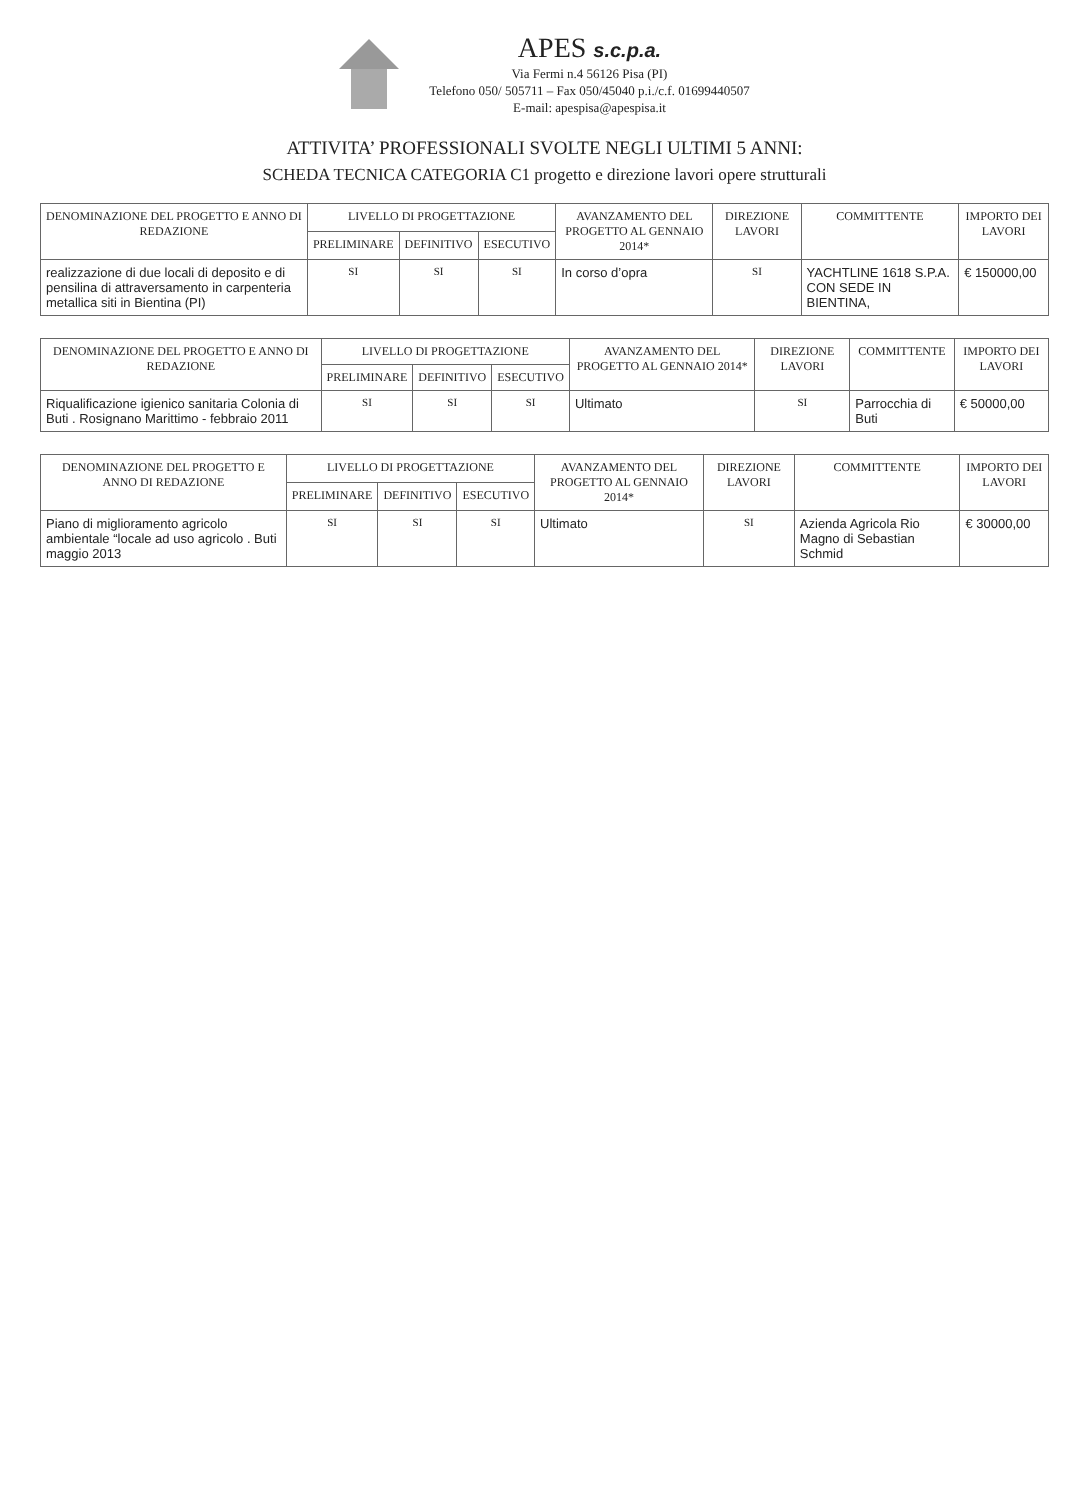APES s.c.p.a.
Via Fermi n.4 56126 Pisa (PI)
Telefono 050/ 505711 – Fax 050/45040 p.i./c.f. 01699440507
E-mail: apespisa@apespisa.it
ATTIVITA’ PROFESSIONALI SVOLTE NEGLI ULTIMI 5 ANNI:
SCHEDA TECNICA CATEGORIA C1 progetto e direzione lavori opere strutturali
| DENOMINAZIONE DEL PROGETTO E ANNO DI REDAZIONE | LIVELLO DI PROGETTAZIONE | | | AVANZAMENTO DEL PROGETTO AL GENNAIO 2014* | DIREZIONE LAVORI | COMMITTENTE | IMPORTO DEI LAVORI |
| --- | --- | --- | --- | --- | --- | --- | --- |
| | PRELIMINARE | DEFINITIVO | ESECUTIVO | | | | |
| realizzazione di due locali di deposito e di pensilina di attraversamento in carpenteria metallica siti in Bientina (PI) | SI | SI | SI | In corso d’opra | SI | YACHTLINE 1618 S.P.A. CON SEDE IN BIENTINA, | € 150000,00 |
| DENOMINAZIONE DEL PROGETTO E ANNO DI REDAZIONE | LIVELLO DI PROGETTAZIONE | | | AVANZAMENTO DEL PROGETTO AL GENNAIO 2014* | DIREZIONE LAVORI | COMMITTENTE | IMPORTO DEI LAVORI |
| --- | --- | --- | --- | --- | --- | --- | --- |
| | PRELIMINARE | DEFINITIVO | ESECUTIVO | | | | |
| Riqualificazione igienico sanitaria Colonia di Buti . Rosignano Marittimo - febbraio 2011 | SI | SI | SI | Ultimato | SI | Parrocchia di Buti | € 50000,00 |
| DENOMINAZIONE DEL PROGETTO E ANNO DI REDAZIONE | LIVELLO DI PROGETTAZIONE | | | AVANZAMENTO DEL PROGETTO AL GENNAIO 2014* | DIREZIONE LAVORI | COMMITTENTE | IMPORTO DEI LAVORI |
| --- | --- | --- | --- | --- | --- | --- | --- |
| | PRELIMINARE | DEFINITIVO | ESECUTIVO | | | | |
| Piano di miglioramento agricolo ambientale “locale ad uso agricolo . Buti maggio 2013 | SI | SI | SI | Ultimato | SI | Azienda Agricola Rio Magno di Sebastian Schmid | € 30000,00 |